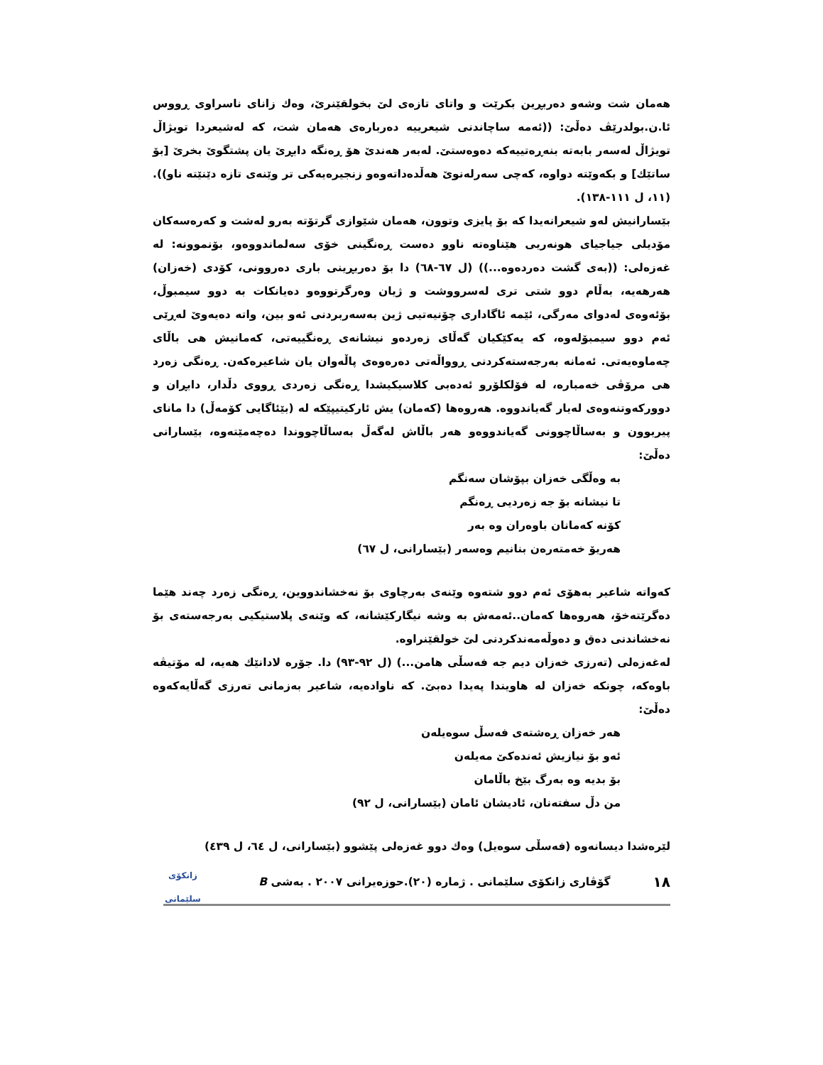هەمان شت وشەو دەربڕین بکرێت و واتای تازەی لێ بخولقێنرێ، وەك زانای ناسراوی ڕووس ئا.ن.بولدرێڤ دەڵێ: ((ئەمە ساچاندنی شیعرییە دەربارەی هەمان شت، کە لەشیعردا تویژاڵ تویژاڵ لەسەر بابەتە بنەڕەتییەکە دەوەستێ. لەبەر هەندێ هۆ ڕەنگە دابڕێ یان پشتگوێ بخرێ [بۆ ساتێك] و بکەوێتە دواوە، کەچی سەرلەنوێ هەڵدەداتەوەو زنجیرەیەکی تر وێنەی تازە دێنێتە ناو)). (١١، ل ١١١-١٣٨).
بێسارانیش لەو شیعرانەیدا کە بۆ پایزی وتوون، هەمان شێوازی گرتۆتە بەرو لەشت و کەرەسەکان مۆدیلی جیاجیای هونەریی هێناوەتە ناوو دەست ڕەنگینی خۆی سەلماندووەو، بۆنموونە: لە غەزەلی: ((بەی گشت دەردەوە...)) (ل ٦٧-٦٨) دا بۆ دەربڕینی باری دەروونی، کۆدی (خەزان) هەرهەیە، بەڵام دوو شتی تری لەسرووشت و ژیان وەرگرتووەو دەیانکات بە دوو سیمبوڵ، بۆئەوەی لەدوای مەرگی، ئێمە ئاگاداری چۆنیەتیی ژین بەسەربردنی ئەو بین، واتە دەیەوێ لەڕێی ئەم دوو سیمبۆلەوە، کە یەکێکیان گەڵای زەردەو نیشانەی ڕەنگییەتی، کەمانیش هی باڵای چەماوەیەتی. ئەمانە بەرجەستەکردنی ڕوواڵەتی دەرەوەی پاڵەوان یان شاعیرەکەن. ڕەنگی زەرد هی مرۆڤی خەمبارە، لە فۆلکلۆرو ئەدەبی کلاسیکیشدا ڕەنگی زەردی ڕووی دڵدار، دابڕان و دوورکەوتنەوەی لەیار گەیاندووە. هەروەها (کەمان) یش ئارکیتیپێکە لە (بێئاگایی کۆمەڵ) دا مانای پیربوون و بەساڵاچوونی گەیاندووەو هەر باڵاش لەگەڵ بەساڵاچووندا دەچەمێتەوە، بێسارانی دەڵێ:
بە وەڵگی خەزان بپۆشان سەنگم
تا نیشانە بۆ جە زەردیی ڕەنگم
کۆنە کەمانان باوەران وە بەر
هەریۆ خەمتەرەن بنانیم وەسەر (بێسارانی، ل ٦٧)
کەواتە شاعیر بەهۆی ئەم دوو شتەوە وێنەی بەرچاوی بۆ نەخشاندووین، ڕەنگی زەرد چەند هێما دەگرێتەخۆ، هەروەها کەمان..ئەمەش بە وشە نیگارکێشانە، کە وێنەی پلاستیکیی بەرجەستەی بۆ نەخشاندنی دەق و دەوڵەمەندکردنی لێ خولقێنراوە.
لەغەزەلی (تەرزی خەزان دیم جە فەسڵی هامن...) (ل ٩٢-٩٣) دا. جۆرە لادانێك هەیە، لە مۆتیڤە باوەکە، چونکە خەزان لە هاویندا پەیدا دەبێ. کە ناوادەیە، شاعیر بەزمانی تەرزی گەڵایەکەوە دەڵێ:
هەر خەزان ڕەشتەی فەسڵ سوەیلەن
ئەو بۆ نیازیش ئەندەکێ مەیلەن
بۆ بدیە وە بەرگ بێخ باڵامان
من دڵ سفتەنان، ئادیشان ئامان (بێسارانی، ل ٩٢)
لێرەشدا دیسانەوە (فەسڵی سوەیل) وەك دوو غەزەلی پێشوو (بێسارانی، ل ٦٤، ل ٤٣٩)
١٨ گۆڤاری زانکۆی سلێمانی . ژمارە (٢٠).حوزەیرانی ٢٠٠٧ . بەشی B زانکۆی سلێمانی